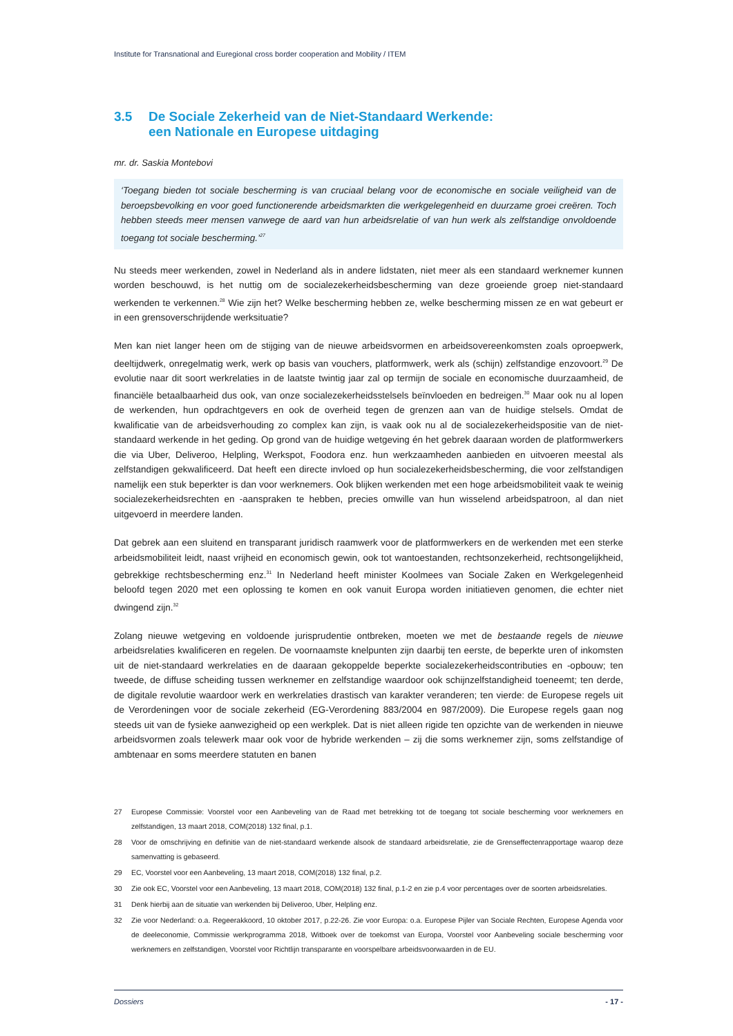Institute for Transnational and Euregional cross border cooperation and Mobility / ITEM
3.5 De Sociale Zekerheid van de Niet-Standaard Werkende:
een Nationale en Europese uitdaging
mr. dr. Saskia Montebovi
‘Toegang bieden tot sociale bescherming is van cruciaal belang voor de economische en sociale veiligheid van de beroepsbevolking en voor goed functionerende arbeidsmarkten die werkgelegenheid en duurzame groei creëren. Toch hebben steeds meer mensen vanwege de aard van hun arbeidsrelatie of van hun werk als zelfstandige onvoldoende toegang tot sociale bescherming.’<sup>27</sup>
Nu steeds meer werkenden, zowel in Nederland als in andere lidstaten, niet meer als een standaard werknemer kunnen worden beschouwd, is het nuttig om de socialezekerheidsbescherming van deze groeiende groep niet-standaard werkenden te verkennen.<sup>28</sup> Wie zijn het? Welke bescherming hebben ze, welke bescherming missen ze en wat gebeurt er in een grensoverschrijdende werksituatie?
Men kan niet langer heen om de stijging van de nieuwe arbeidsvormen en arbeidsovereenkomsten zoals oproepwerk, deeltijdwerk, onregelmatig werk, werk op basis van vouchers, platformwerk, werk als (schijn) zelfstandige enzovoort.<sup>29</sup> De evolutie naar dit soort werkrelaties in de laatste twintig jaar zal op termijn de sociale en economische duurzaamheid, de financiële betaalbaarheid dus ook, van onze socialezekerheidsstelsels beïnvloeden en bedreigen.<sup>30</sup> Maar ook nu al lopen de werkenden, hun opdrachtgevers en ook de overheid tegen de grenzen aan van de huidige stelsels. Omdat de kwalificatie van de arbeidsverhouding zo complex kan zijn, is vaak ook nu al de socialezekerheidspositie van de niet-standaard werkende in het geding. Op grond van de huidige wetgeving én het gebrek daaraan worden de platformwerkers die via Uber, Deliveroo, Helpling, Werkspot, Foodora enz. hun werkzaamheden aanbieden en uitvoeren meestal als zelfstandigen gekwalificeerd. Dat heeft een directe invloed op hun socialezekerheidsbescherming, die voor zelfstandigen namelijk een stuk beperkter is dan voor werknemers. Ook blijken werkenden met een hoge arbeidsmobiliteit vaak te weinig socialezekerheidsrechten en -aanspraken te hebben, precies omwille van hun wisselend arbeidspatroon, al dan niet uitgevoerd in meerdere landen.
Dat gebrek aan een sluitend en transparant juridisch raamwerk voor de platformwerkers en de werkenden met een sterke arbeidsmobiliteit leidt, naast vrijheid en economisch gewin, ook tot wantoestanden, rechtsonzekerheid, rechtsongelijkheid, gebrekkige rechtsbescherming enz.<sup>31</sup> In Nederland heeft minister Koolmees van Sociale Zaken en Werkgelegenheid beloofd tegen 2020 met een oplossing te komen en ook vanuit Europa worden initiatieven genomen, die echter niet dwingend zijn.<sup>32</sup>
Zolang nieuwe wetgeving en voldoende jurisprudentie ontbreken, moeten we met de bestaande regels de nieuwe arbeidsrelaties kwalificeren en regelen. De voornaamste knelpunten zijn daarbij ten eerste, de beperkte uren of inkomsten uit de niet-standaard werkrelaties en de daaraan gekoppelde beperkte socialezekerheidscontributies en -opbouw; ten tweede, de diffuse scheiding tussen werknemer en zelfstandige waardoor ook schijnzelfstandigheid toeneemt; ten derde, de digitale revolutie waardoor werk en werkrelaties drastisch van karakter veranderen; ten vierde: de Europese regels uit de Verordeningen voor de sociale zekerheid (EG-Verordening 883/2004 en 987/2009). Die Europese regels gaan nog steeds uit van de fysieke aanwezigheid op een werkplek. Dat is niet alleen rigide ten opzichte van de werkenden in nieuwe arbeidsvormen zoals telewerk maar ook voor de hybride werkenden – zij die soms werknemer zijn, soms zelfstandige of ambtenaar en soms meerdere statuten en banen
27
Europese Commissie: Voorstel voor een Aanbeveling van de Raad met betrekking tot de toegang tot sociale bescherming voor werknemers en zelfstandigen, 13 maart 2018, COM(2018) 132 final, p.1.
28
Voor de omschrijving en definitie van de niet-standaard werkende alsook de standaard arbeidsrelatie, zie de Grenseffectenrapportage waarop deze samenvatting is gebaseerd.
29 EC, Voorstel voor een Aanbeveling, 13 maart 2018, COM(2018) 132 final, p.2.
30
Zie ook EC, Voorstel voor een Aanbeveling, 13 maart 2018, COM(2018) 132 final, p.1-2 en zie p.4 voor percentages over de soorten arbeidsrelaties.
31 Denk hierbij aan de situatie van werkenden bij Deliveroo, Uber, Helpling enz.
32
Zie voor Nederland: o.a. Regeerakkoord, 10 oktober 2017, p.22-26. Zie voor Europa: o.a. Europese Pijler van Sociale Rechten, Europese Agenda voor de deeleconomie, Commissie werkprogramma 2018, Witboek over de toekomst van Europa, Voorstel voor Aanbeveling sociale bescherming voor werknemers en zelfstandigen, Voorstel voor Richtlijn transparante en voorspelbare arbeidsvoorwaarden in de EU.
Dossiers - 17 -